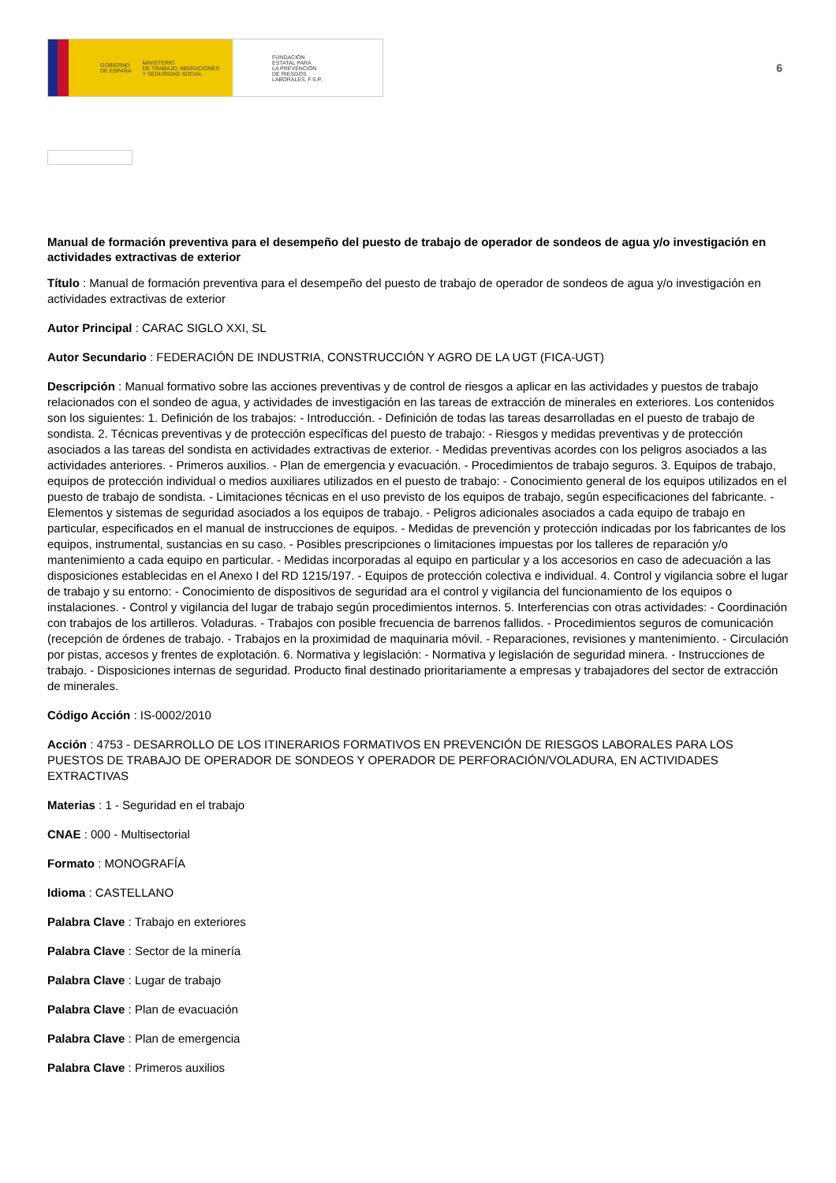GOBIERNO
DE ESPAÑA MINISTERIO
DE TRABAJO, MIGRACIONES
Y SEGURIDAD SOCIAL
FUNDACIÓN
ESTATAL PARA
LA PREVENCIÓN
DE RIESGOS
LABORALES, F.S.P.
6
Manual de formación preventiva para el desempeño del puesto de trabajo de operador de sondeos de agua y/o investigación en actividades extractivas de exterior
Título : Manual de formación preventiva para el desempeño del puesto de trabajo de operador de sondeos de agua y/o investigación en actividades extractivas de exterior
Autor Principal : CARAC SIGLO XXI, SL
Autor Secundario : FEDERACIÓN DE INDUSTRIA, CONSTRUCCIÓN Y AGRO DE LA UGT (FICA-UGT)
Descripción : Manual formativo sobre las acciones preventivas y de control de riesgos a aplicar en las actividades y puestos de trabajo relacionados con el sondeo de agua, y actividades de investigación en las tareas de extracción de minerales en exteriores. Los contenidos son los siguientes: 1. Definición de los trabajos: - Introducción. - Definición de todas las tareas desarrolladas en el puesto de trabajo de sondista. 2. Técnicas preventivas y de protección específicas del puesto de trabajo: - Riesgos y medidas preventivas y de protección asociados a las tareas del sondista en actividades extractivas de exterior. - Medidas preventivas acordes con los peligros asociados a las actividades anteriores. - Primeros auxilios. - Plan de emergencia y evacuación. - Procedimientos de trabajo seguros. 3. Equipos de trabajo, equipos de protección individual o medios auxiliares utilizados en el puesto de trabajo: - Conocimiento general de los equipos utilizados en el puesto de trabajo de sondista. - Limitaciones técnicas en el uso previsto de los equipos de trabajo, según especificaciones del fabricante. - Elementos y sistemas de seguridad asociados a los equipos de trabajo. - Peligros adicionales asociados a cada equipo de trabajo en particular, especificados en el manual de instrucciones de equipos. - Medidas de prevención y protección indicadas por los fabricantes de los equipos, instrumental, sustancias en su caso. - Posibles prescripciones o limitaciones impuestas por los talleres de reparación y/o mantenimiento a cada equipo en particular. - Medidas incorporadas al equipo en particular y a los accesorios en caso de adecuación a las disposiciones establecidas en el Anexo I del RD 1215/197. - Equipos de protección colectiva e individual. 4. Control y vigilancia sobre el lugar de trabajo y su entorno: - Conocimiento de dispositivos de seguridad ara el control y vigilancia del funcionamiento de los equipos o instalaciones. - Control y vigilancia del lugar de trabajo según procedimientos internos. 5. Interferencias con otras actividades: - Coordinación con trabajos de los artilleros. Voladuras. - Trabajos con posible frecuencia de barrenos fallidos. - Procedimientos seguros de comunicación (recepción de órdenes de trabajo. - Trabajos en la proximidad de maquinaria móvil. - Reparaciones, revisiones y mantenimiento. - Circulación por pistas, accesos y frentes de explotación. 6. Normativa y legislación: - Normativa y legislación de seguridad minera. - Instrucciones de trabajo. - Disposiciones internas de seguridad. Producto final destinado prioritariamente a empresas y trabajadores del sector de extracción de minerales.
Código Acción : IS-0002/2010
Acción : 4753 - DESARROLLO DE LOS ITINERARIOS FORMATIVOS EN PREVENCIÓN DE RIESGOS LABORALES PARA LOS PUESTOS DE TRABAJO DE OPERADOR DE SONDEOS Y OPERADOR DE PERFORACIÓN/VOLADURA, EN ACTIVIDADES EXTRACTIVAS
Materias : 1 - Seguridad en el trabajo
CNAE : 000 - Multisectorial
Formato : MONOGRAFÍA
Idioma : CASTELLANO
Palabra Clave : Trabajo en exteriores
Palabra Clave : Sector de la minería
Palabra Clave : Lugar de trabajo
Palabra Clave : Plan de evacuación
Palabra Clave : Plan de emergencia
Palabra Clave : Primeros auxilios